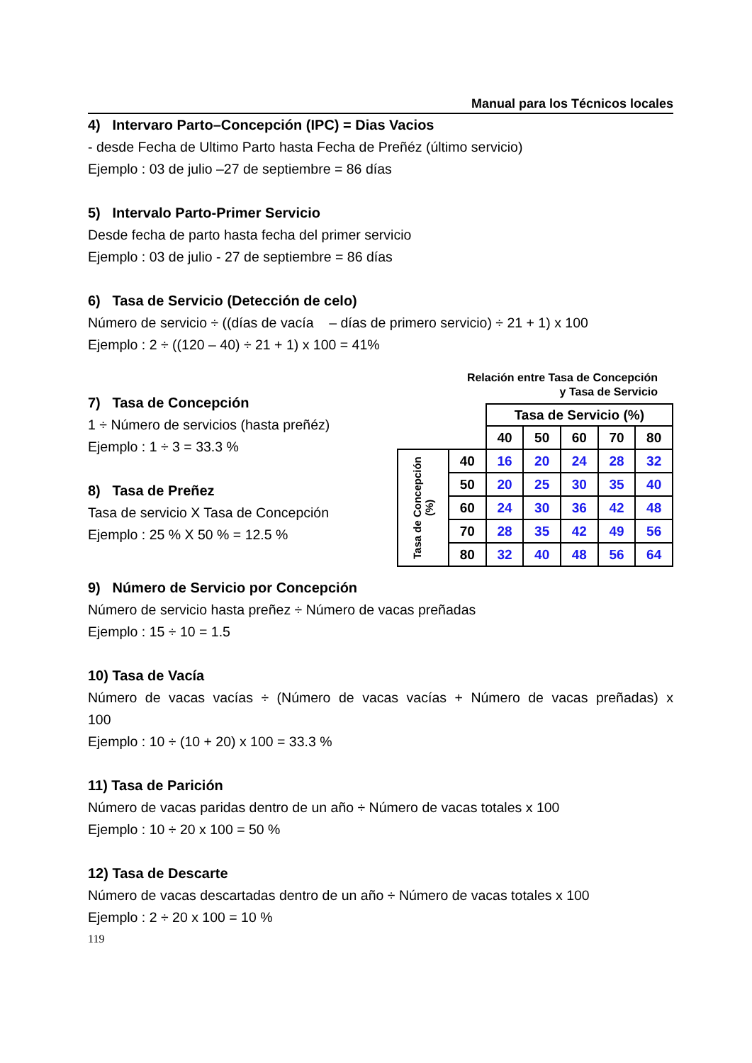Manual para los Técnicos locales
4) Intervaro Parto–Concepción (IPC) = Dias Vacios
- desde Fecha de Ultimo Parto hasta Fecha de Preñéz (último servicio)
Ejemplo : 03 de julio –27 de septiembre = 86 días
5) Intervalo Parto-Primer Servicio
Desde fecha de parto hasta fecha del primer servicio
Ejemplo : 03 de julio - 27 de septiembre = 86 días
6) Tasa de Servicio (Detección de celo)
Número de servicio ÷ ((días de vacía – días de primero servicio) ÷ 21 + 1) x 100
Ejemplo : 2 ÷ ((120 – 40) ÷ 21 + 1) x 100 = 41%
7) Tasa de Concepción
1 ÷ Número de servicios (hasta preñéz)
Ejemplo : 1 ÷ 3 = 33.3 %
8) Tasa de Preñez
Tasa de servicio X Tasa de Concepción
Ejemplo : 25 % X 50 % = 12.5 %
Relación entre Tasa de Concepción
y Tasa de Servicio
| | | Tasa de Servicio (%) | | | | |
| --- | --- | --- | --- | --- | --- | --- |
| | | 40 | 50 | 60 | 70 | 80 |
| Tasa de Concepción (%) | 40 | 16 | 20 | 24 | 28 | 32 |
| | 50 | 20 | 25 | 30 | 35 | 40 |
| | 60 | 24 | 30 | 36 | 42 | 48 |
| | 70 | 28 | 35 | 42 | 49 | 56 |
| | 80 | 32 | 40 | 48 | 56 | 64 |
9) Número de Servicio por Concepción
Número de servicio hasta preñez ÷ Número de vacas preñadas
Ejemplo : 15 ÷ 10 = 1.5
10) Tasa de Vacía
Número de vacas vacías ÷ (Número de vacas vacías + Número de vacas preñadas) x
100
Ejemplo : 10 ÷ (10 + 20) x 100 = 33.3 %
11) Tasa de Parición
Número de vacas paridas dentro de un año ÷ Número de vacas totales x 100
Ejemplo : 10 ÷ 20 x 100 = 50 %
12) Tasa de Descarte
Número de vacas descartadas dentro de un año ÷ Número de vacas totales x 100
Ejemplo : 2 ÷ 20 x 100 = 10 %
119